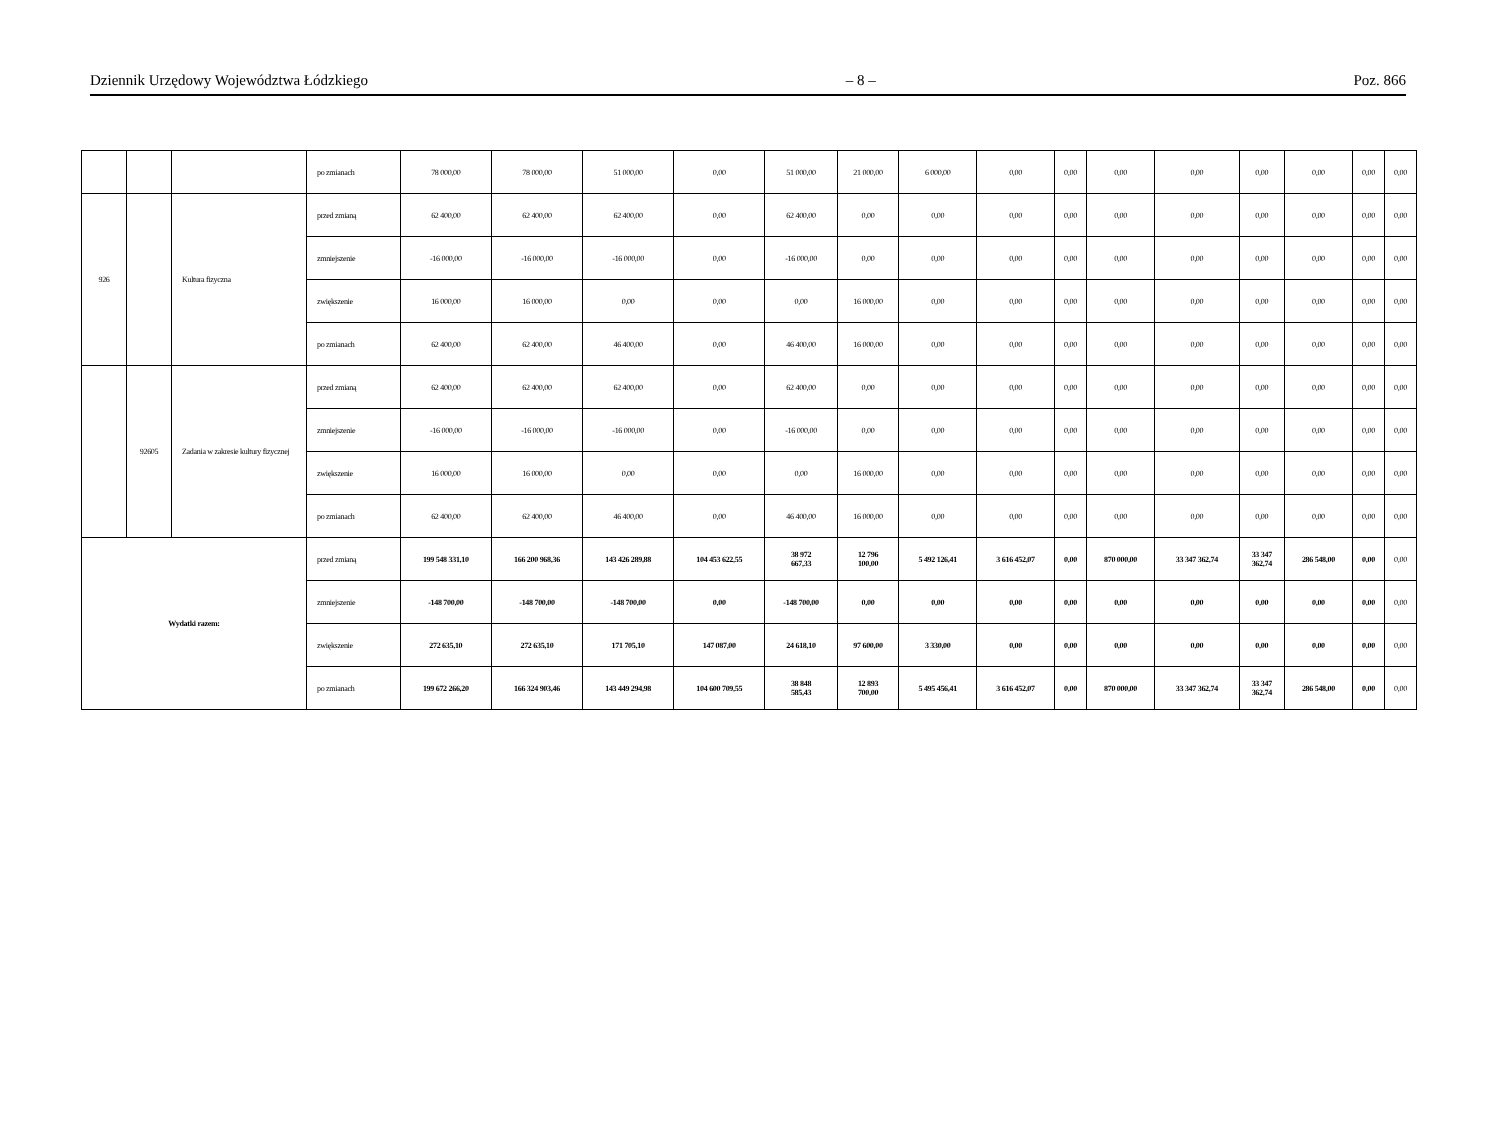Dziennik Urzędowy Województwa Łódzkiego – 8 – Poz. 866
| | | | po zmianach | 78 000,00 | 78 000,00 | 51 000,00 | 0,00 | 51 000,00 | 21 000,00 | 6 000,00 | 0,00 | 0,00 | 0,00 | 0,00 | 0,00 | 0,00 | 0,00 | 0,00 |
| 926 | | Kultura fizyczna | przed zmianą | 62 400,00 | 62 400,00 | 62 400,00 | 0,00 | 62 400,00 | 0,00 | 0,00 | 0,00 | 0,00 | 0,00 | 0,00 | 0,00 | 0,00 | 0,00 | 0,00 |
| | | | zmniejszenie | -16 000,00 | -16 000,00 | -16 000,00 | 0,00 | -16 000,00 | 0,00 | 0,00 | 0,00 | 0,00 | 0,00 | 0,00 | 0,00 | 0,00 | 0,00 | 0,00 |
| | | | zwiększenie | 16 000,00 | 16 000,00 | 0,00 | 0,00 | 0,00 | 16 000,00 | 0,00 | 0,00 | 0,00 | 0,00 | 0,00 | 0,00 | 0,00 | 0,00 | 0,00 |
| | | | po zmianach | 62 400,00 | 62 400,00 | 46 400,00 | 0,00 | 46 400,00 | 16 000,00 | 0,00 | 0,00 | 0,00 | 0,00 | 0,00 | 0,00 | 0,00 | 0,00 | 0,00 |
| | 92605 | Zadania w zakresie kultury fizycznej | przed zmianą | 62 400,00 | 62 400,00 | 62 400,00 | 0,00 | 62 400,00 | 0,00 | 0,00 | 0,00 | 0,00 | 0,00 | 0,00 | 0,00 | 0,00 | 0,00 | 0,00 |
| | | | zmniejszenie | -16 000,00 | -16 000,00 | -16 000,00 | 0,00 | -16 000,00 | 0,00 | 0,00 | 0,00 | 0,00 | 0,00 | 0,00 | 0,00 | 0,00 | 0,00 | 0,00 |
| | | | zwiększenie | 16 000,00 | 16 000,00 | 0,00 | 0,00 | 0,00 | 16 000,00 | 0,00 | 0,00 | 0,00 | 0,00 | 0,00 | 0,00 | 0,00 | 0,00 | 0,00 |
| | | | po zmianach | 62 400,00 | 62 400,00 | 46 400,00 | 0,00 | 46 400,00 | 16 000,00 | 0,00 | 0,00 | 0,00 | 0,00 | 0,00 | 0,00 | 0,00 | 0,00 | 0,00 |
| Wydatki razem: | | | przed zmianą | 199 548 331,10 | 166 200 968,36 | 143 426 289,88 | 104 453 622,55 | 38 972 667,33 | 12 796 100,00 | 5 492 126,41 | 3 616 452,07 | 0,00 | 870 000,00 | 33 347 362,74 | 33 347 362,74 | 286 548,00 | 0,00 | 0,00 |
| | | | zmniejszenie | -148 700,00 | -148 700,00 | -148 700,00 | 0,00 | -148 700,00 | 0,00 | 0,00 | 0,00 | 0,00 | 0,00 | 0,00 | 0,00 | 0,00 | 0,00 | 0,00 |
| | | | zwiększenie | 272 635,10 | 272 635,10 | 171 705,10 | 147 087,00 | 24 618,10 | 97 600,00 | 3 330,00 | 0,00 | 0,00 | 0,00 | 0,00 | 0,00 | 0,00 | 0,00 | 0,00 |
| | | | po zmianach | 199 672 266,20 | 166 324 903,46 | 143 449 294,98 | 104 600 709,55 | 38 848 585,43 | 12 893 700,00 | 5 495 456,41 | 3 616 452,07 | 0,00 | 870 000,00 | 33 347 362,74 | 33 347 362,74 | 286 548,00 | 0,00 | 0,00 |